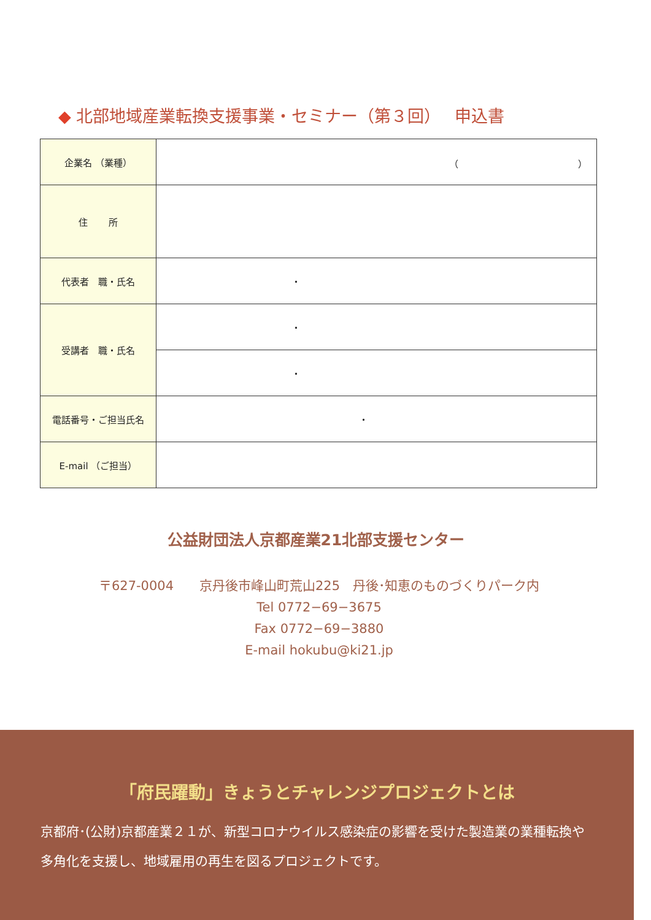◆ 北部地域産業転換支援事業・セミナー（第３回）　 申込書
| 企業名 （業種） | （ ） |
| 住 所 | |
| 代表者 職・氏名 | ・ |
| 受講者 職・氏名 | ・ |
| | ・ |
| 電話番号・ご担当氏名 | ・ |
| E-mail （ご担当） | |
公益財団法人京都産業21北部支援センター
〒627-0004　　京丹後市峰山町荒山225　丹後･知恵のものづくりパーク内
Tel 0772−69−3675
Fax 0772−69−3880
E-mail hokubu@ki21.jp
「府民躍動」きょうとチャレンジプロジェクトとは
京都府･(公財)京都産業２１が、新型コロナウイルス感染症の影響を受けた製造業の業種転換や多角化を支援し、地域雇用の再生を図るプロジェクトです。